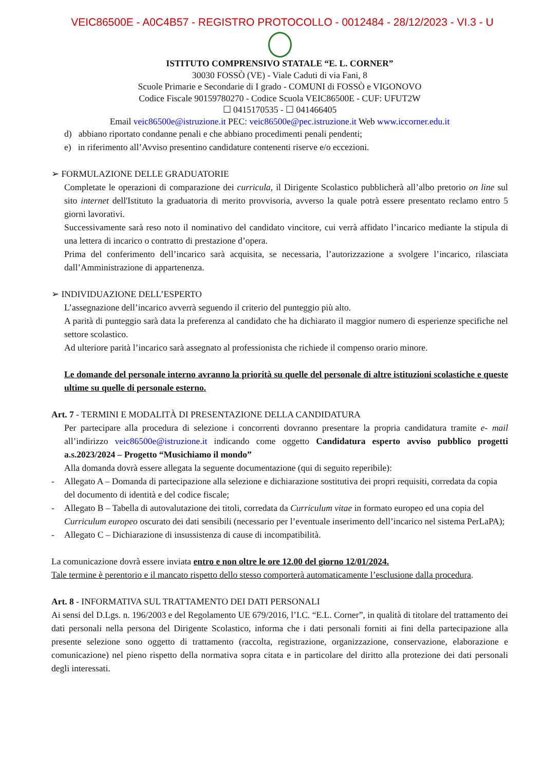VEIC86500E - A0C4B57 - REGISTRO PROTOCOLLO - 0012484 - 28/12/2023 - VI.3 - U
ISTITUTO COMPRENSIVO STATALE “E. L. CORNER”
30030 FOSSÒ (VE) - Viale Caduti di via Fani, 8
Scuole Primarie e Secondarie di I grado - COMUNI di FOSSÒ e VIGONOVO
Codice Fiscale 90159780270 - Codice Scuola VEIC86500E - CUF: UFUT2W
☐ 0415170535 - ☐ 041466405
Email veic86500e@istruzione.it PEC: veic86500e@pec.istruzione.it Web www.iccorner.edu.it
d) abbiano riportato condanne penali e che abbiano procedimenti penali pendenti;
e) in riferimento all’Avviso presentino candidature contenenti riserve e/o eccezioni.
➢ FORMULAZIONE DELLE GRADUATORIE
Completate le operazioni di comparazione dei curricula, il Dirigente Scolastico pubblicherà all’albo pretorio on line sul sito internet dell'Istituto la graduatoria di merito provvisoria, avverso la quale potrà essere presentato reclamo entro 5 giorni lavorativi.
Successivamente sarà reso noto il nominativo del candidato vincitore, cui verrà affidato l’incarico mediante la stipula di una lettera di incarico o contratto di prestazione d’opera.
Prima del conferimento dell’incarico sarà acquisita, se necessaria, l’autorizzazione a svolgere l’incarico, rilasciata dall’Amministrazione di appartenenza.
➢ INDIVIDUAZIONE DELL’ESPERTO
L’assegnazione dell’incarico avverrà seguendo il criterio del punteggio più alto.
A parità di punteggio sarà data la preferenza al candidato che ha dichiarato il maggior numero di esperienze specifiche nel settore scolastico.
Ad ulteriore parità l’incarico sarà assegnato al professionista che richiede il compenso orario minore.
Le domande del personale interno avranno la priorità su quelle del personale di altre istituzioni scolastiche e queste ultime su quelle di personale esterno.
Art. 7 - TERMINI E MODALITÀ DI PRESENTAZIONE DELLA CANDIDATURA
Per partecipare alla procedura di selezione i concorrenti dovranno presentare la propria candidatura tramite e- mail all’indirizzo veic86500e@istruzione.it indicando come oggetto Candidatura esperto avviso pubblico progetti a.s.2023/2024 – Progetto “Musichiamo il mondo”
Alla domanda dovrà essere allegata la seguente documentazione (qui di seguito reperibile):
- Allegato A – Domanda di partecipazione alla selezione e dichiarazione sostitutiva dei propri requisiti, corredata da copia del documento di identità e del codice fiscale;
- Allegato B – Tabella di autovalutazione dei titoli, corredata da Curriculum vitae in formato europeo ed una copia del Curriculum europeo oscurato dei dati sensibili (necessario per l’eventuale inserimento dell’incarico nel sistema PerLaPA);
- Allegato C – Dichiarazione di insussistenza di cause di incompatibilità.
La comunicazione dovrà essere inviata entro e non oltre le ore 12.00 del giorno 12/01/2024.
Tale termine è perentorio e il mancato rispetto dello stesso comporterà automaticamente l’esclusione dalla procedura.
Art. 8 - INFORMATIVA SUL TRATTAMENTO DEI DATI PERSONALI
Ai sensi del D.Lgs. n. 196/2003 e del Regolamento UE 679/2016, l’I.C. “E.L. Corner”, in qualità di titolare del trattamento dei dati personali nella persona del Dirigente Scolastico, informa che i dati personali forniti ai fini della partecipazione alla presente selezione sono oggetto di trattamento (raccolta, registrazione, organizzazione, conservazione, elaborazione e comunicazione) nel pieno rispetto della normativa sopra citata e in particolare del diritto alla protezione dei dati personali degli interessati.